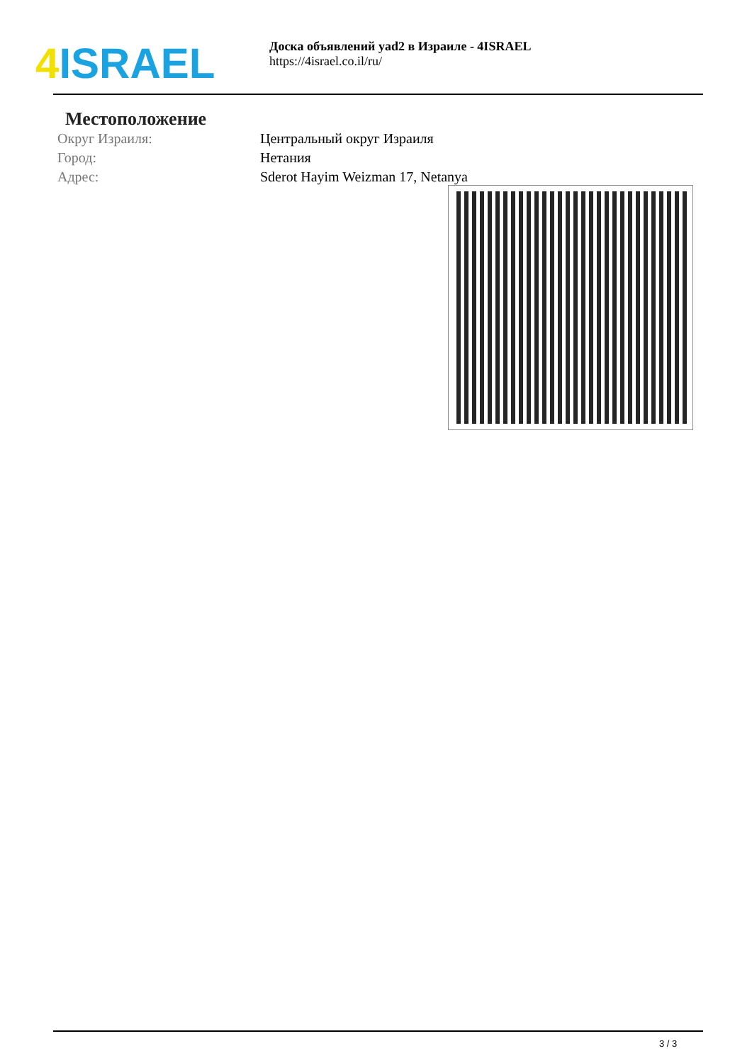4 ISRAEL
Доска объявлений yad2 в Израиле - 4ISRAEL
https://4israel.co.il/ru/
Местоположение
| Округ Израиля: | Центральный округ Израиля |
| Город: | Нетания |
| Адрес: | Sderot Hayim Weizman 17, Netanya |
3 / 3